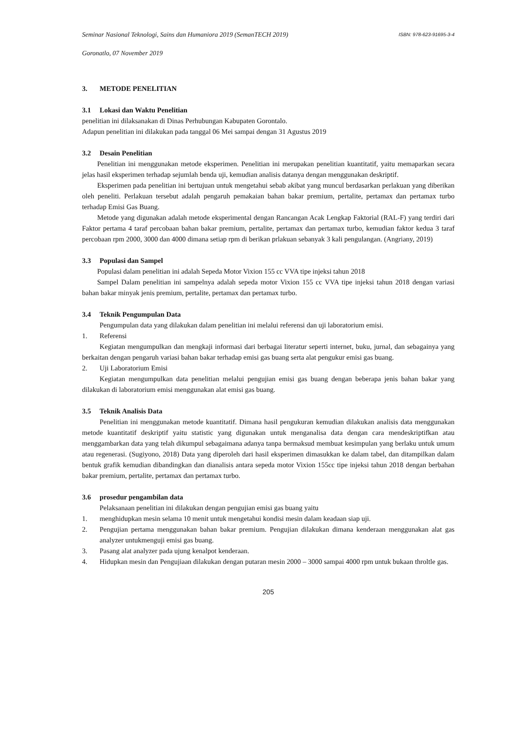Seminar Nasional Teknologi, Sains dan Humaniora 2019 (SemanTECH 2019) ISBN: 978-623-91695-3-4
Goronatlo, 07 November 2019
3. METODE PENELITIAN
3.1 Lokasi dan Waktu Penelitian
penelitian ini dilaksanakan di Dinas Perhubungan Kabupaten Gorontalo.
Adapun penelitian ini dilakukan pada tanggal 06 Mei sampai dengan 31 Agustus 2019
3.2 Desain Penelitian
Penelitian ini menggunakan metode eksperimen. Penelitian ini merupakan penelitian kuantitatif, yaitu memaparkan secara jelas hasil eksperimen terhadap sejumlah benda uji, kemudian analisis datanya dengan menggunakan deskriptif.
Eksperimen pada penelitian ini bertujuan untuk mengetahui sebab akibat yang muncul berdasarkan perlakuan yang diberikan oleh peneliti. Perlakuan tersebut adalah pengaruh pemakaian bahan bakar premium, pertalite, pertamax dan pertamax turbo terhadap Emisi Gas Buang.
Metode yang digunakan adalah metode eksperimental dengan Rancangan Acak Lengkap Faktorial (RAL-F) yang terdiri dari Faktor pertama 4 taraf percobaan bahan bakar premium, pertalite, pertamax dan pertamax turbo, kemudian faktor kedua 3 taraf percobaan rpm 2000, 3000 dan 4000 dimana setiap rpm di berikan prlakuan sebanyak 3 kali pengulangan. (Angriany, 2019)
3.3 Populasi dan Sampel
Populasi dalam penelitian ini adalah Sepeda Motor Vixion 155 cc VVA tipe injeksi tahun 2018
Sampel Dalam penelitian ini sampelnya adalah sepeda motor Vixion 155 cc VVA tipe injeksi tahun 2018 dengan variasi bahan bakar minyak jenis premium, pertalite, pertamax dan pertamax turbo.
3.4 Teknik Pengumpulan Data
Pengumpulan data yang dilakukan dalam penelitian ini melalui referensi dan uji laboratorium emisi.
1. Referensi
Kegiatan mengumpulkan dan mengkaji informasi dari berbagai literatur seperti internet, buku, jurnal, dan sebagainya yang berkaitan dengan pengaruh variasi bahan bakar terhadap emisi gas buang serta alat pengukur emisi gas buang.
2. Uji Laboratorium Emisi
Kegiatan mengumpulkan data penelitian melalui pengujian emisi gas buang dengan beberapa jenis bahan bakar yang dilakukan di laboratorium emisi menggunakan alat emisi gas buang.
3.5 Teknik Analisis Data
Penelitian ini menggunakan metode kuantitatif. Dimana hasil pengukuran kemudian dilakukan analisis data menggunakan metode kuantitatif deskriptif yaitu statistic yang digunakan untuk menganalisa data dengan cara mendeskriptifkan atau menggambarkan data yang telah dikumpul sebagaimana adanya tanpa bermaksud membuat kesimpulan yang berlaku untuk umum atau regenerasi. (Sugiyono, 2018) Data yang diperoleh dari hasil eksperimen dimasukkan ke dalam tabel, dan ditampilkan dalam bentuk grafik kemudian dibandingkan dan dianalisis antara sepeda motor Vixion 155cc tipe injeksi tahun 2018 dengan berbahan bakar premium, pertalite, pertamax dan pertamax turbo.
3.6 prosedur pengambilan data
Pelaksanaan penelitian ini dilakukan dengan pengujian emisi gas buang yaitu
1. menghidupkan mesin selama 10 menit untuk mengetahui kondisi mesin dalam keadaan siap uji.
2. Pengujian pertama menggunakan bahan bakar premium. Pengujian dilakukan dimana kenderaan menggunakan alat gas analyzer untukmenguji emisi gas buang.
3. Pasang alat analyzer pada ujung kenalpot kenderaan.
4. Hidupkan mesin dan Pengujiaan dilakukan dengan putaran mesin 2000 – 3000 sampai 4000 rpm untuk bukaan throltle gas.
205